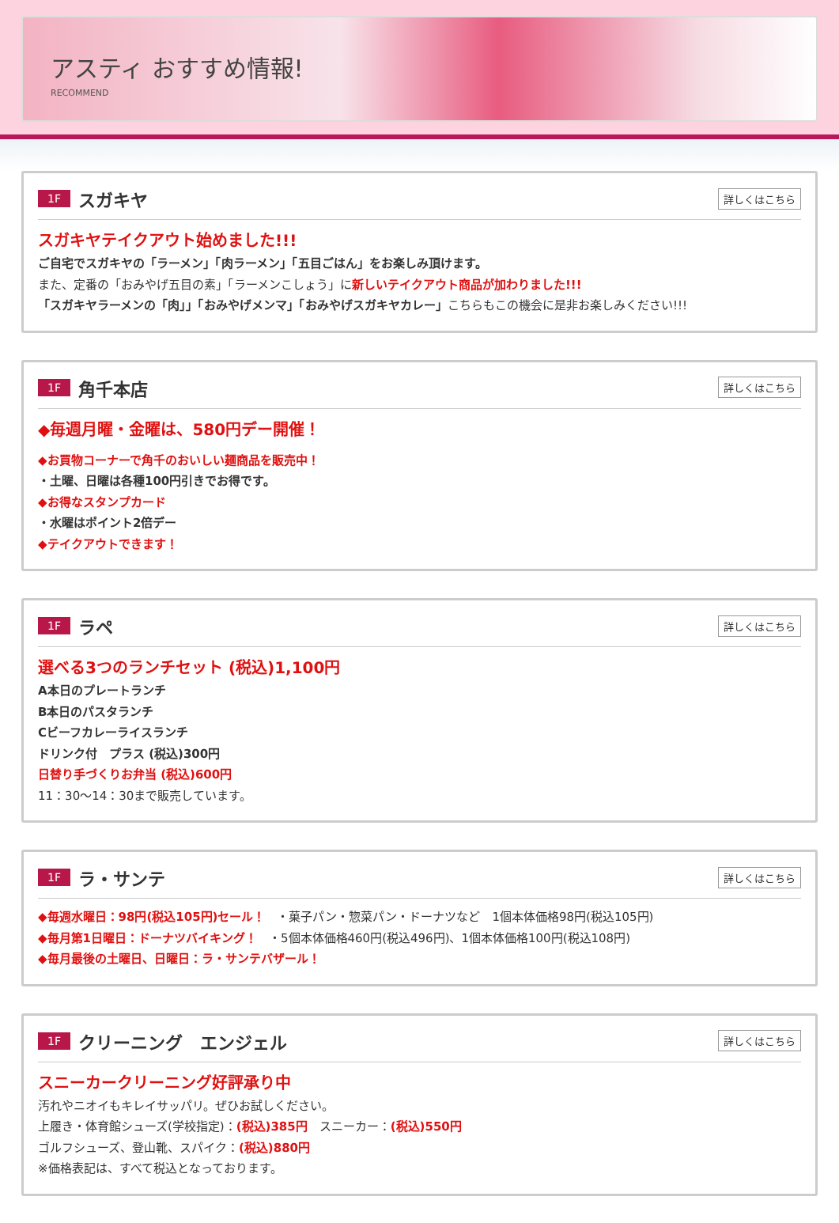アスティ おすすめ情報!
RECOMMEND
1F スガキヤ 詳しくはこちら
スガキヤテイクアウト始めました!!!
ご自宅でスガキヤの「ラーメン」「肉ラーメン」「五目ごはん」をお楽しみ頂けます。
また、定番の「おみやげ五目の素」「ラーメンこしょう」に新しいテイクアウト商品が加わりました!!!
「スガキヤラーメンの「肉」」「おみやげメンマ」「おみやげスガキヤカレー」こちらもこの機会に是非お楽しみください!!!
1F 角千本店 詳しくはこちら
◆毎週月曜・金曜は、580円デー開催！
◆お買物コーナーで角千のおいしい麺商品を販売中！
・土曜、日曜は各種100円引きでお得です。
◆お得なスタンプカード
・水曜はポイント2倍デー
◆テイクアウトできます！
1F ラペ 詳しくはこちら
選べる3つのランチセット (税込)1,100円
A本日のプレートランチ
B本日のパスタランチ
Cビーフカレーライスランチ
ドリンク付　プラス (税込)300円
日替り手づくりお弁当 (税込)600円
11：30～14：30まで販売しています。
1F ラ・サンテ 詳しくはこちら
◆毎週水曜日：98円(税込105円)セール！　・菓子パン・惣菜パン・ドーナツなど　1個本体価格98円(税込105円)
◆毎月第1日曜日：ドーナツバイキング！　・5個本体価格460円(税込496円)、1個本体価格100円(税込108円)
◆毎月最後の土曜日、日曜日：ラ・サンテバザール！
1F クリーニング　エンジェル 詳しくはこちら
スニーカークリーニング好評承り中
汚れやニオイもキレイサッパリ。ぜひお試しください。
上履き・体育館シューズ(学校指定)：(税込)385円　スニーカー：(税込)550円
ゴルフシューズ、登山靴、スパイク：(税込)880円
※価格表記は、すべて税込となっております。